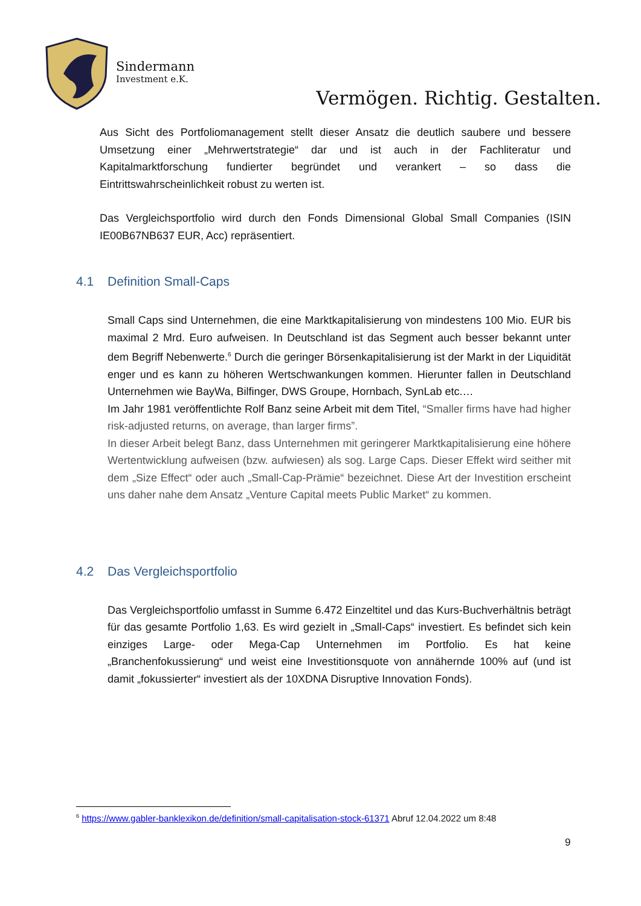Sindermann
Investment e.K.
Vermögen. Richtig. Gestalten.
Aus Sicht des Portfoliomanagement stellt dieser Ansatz die deutlich saubere und bessere Umsetzung einer „Mehrwertstrategie“ dar und ist auch in der Fachliteratur und Kapitalmarktforschung fundierter begründet und verankert – so dass die Eintrittswahrscheinlichkeit robust zu werten ist.
Das Vergleichsportfolio wird durch den Fonds Dimensional Global Small Companies (ISIN IE00B67NB637 EUR, Acc) repräsentiert.
4.1 Definition Small-Caps
Small Caps sind Unternehmen, die eine Marktkapitalisierung von mindestens 100 Mio. EUR bis maximal 2 Mrd. Euro aufweisen. In Deutschland ist das Segment auch besser bekannt unter dem Begriff Nebenwerte.<sup>6</sup> Durch die geringer Börsenkapitalisierung ist der Markt in der Liquidität enger und es kann zu höheren Wertschwankungen kommen. Hierunter fallen in Deutschland Unternehmen wie BayWa, Bilfinger, DWS Groupe, Hornbach, SynLab etc.…
Im Jahr 1981 veröffentlichte Rolf Banz seine Arbeit mit dem Titel, “Smaller firms have had higher risk-adjusted returns, on average, than larger firms”.
In dieser Arbeit belegt Banz, dass Unternehmen mit geringerer Marktkapitalisierung eine höhere Wertentwicklung aufweisen (bzw. aufwiesen) als sog. Large Caps. Dieser Effekt wird seither mit dem „Size Effect“ oder auch „Small-Cap-Prämie“ bezeichnet. Diese Art der Investition erscheint uns daher nahe dem Ansatz „Venture Capital meets Public Market“ zu kommen.
4.2 Das Vergleichsportfolio
Das Vergleichsportfolio umfasst in Summe 6.472 Einzeltitel und das Kurs-Buchverhältnis beträgt für das gesamte Portfolio 1,63. Es wird gezielt in „Small-Caps“ investiert. Es befindet sich kein einziges Large- oder Mega-Cap Unternehmen im Portfolio. Es hat keine „Branchenfokussierung“ und weist eine Investitionsquote von annähernde 100% auf (und ist damit „fokussierter“ investiert als der 10XDNA Disruptive Innovation Fonds).
<sup>6</sup> https://www.gabler-banklexikon.de/definition/small-capitalisation-stock-61371 Abruf 12.04.2022 um 8:48
9